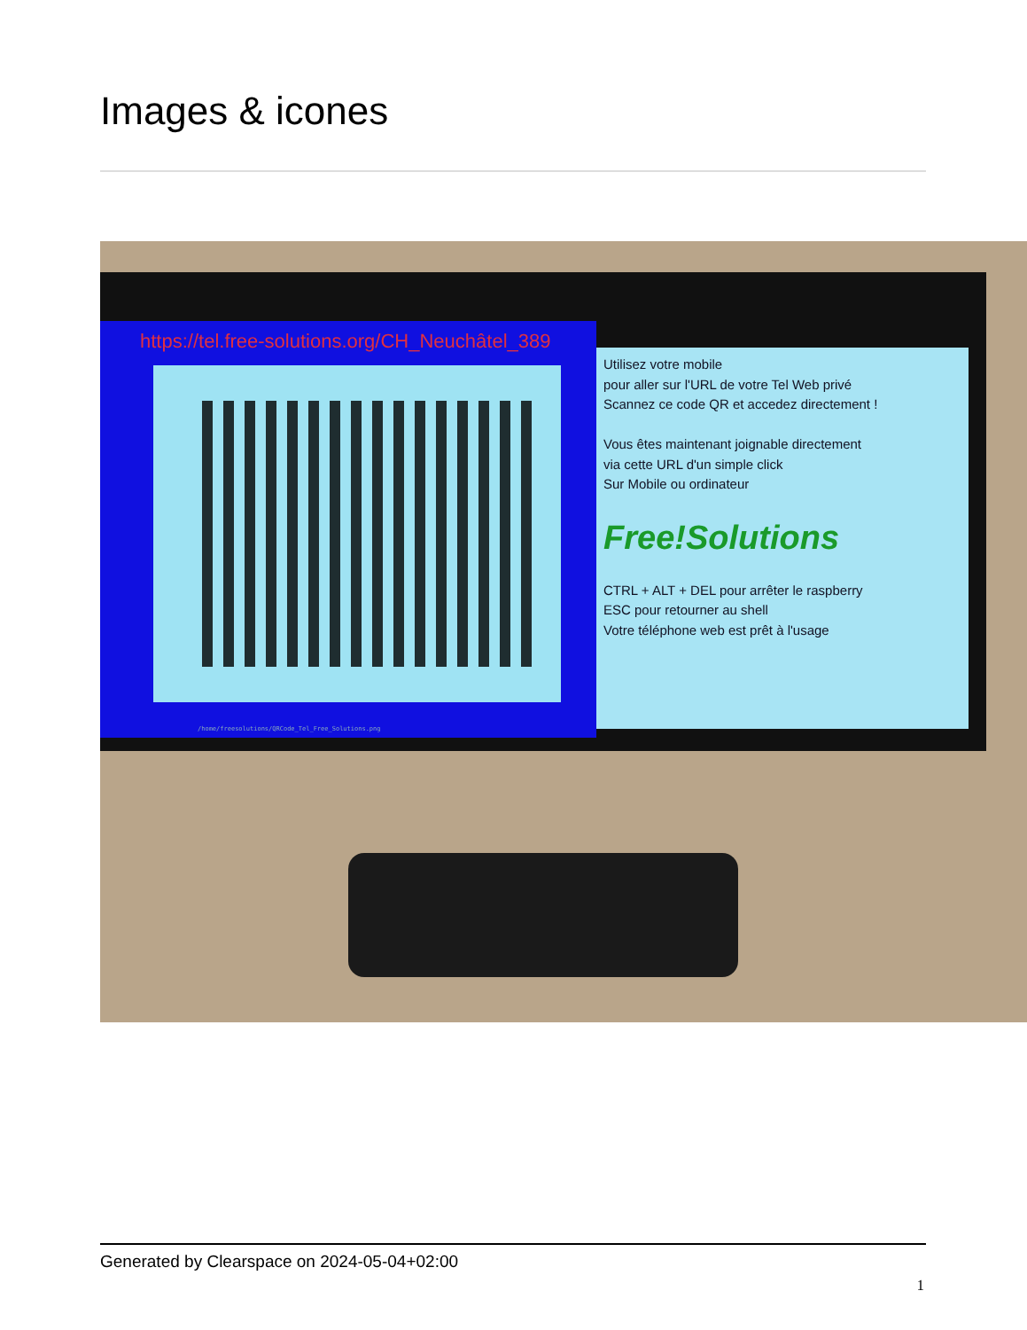Images & icones
https://tel.free-solutions.org/CH_Neuchâtel_389
/home/freesolutions/QRCode_Tel_Free_Solutions.png
Utilisez votre mobile
pour aller sur l'URL de votre Tel Web privé
Scannez ce code QR et accedez directement !
Vous êtes maintenant joignable directement
via cette URL d'un simple click
Sur Mobile ou ordinateur
Free!Solutions
CTRL + ALT + DEL pour arrêter le raspberry
ESC pour retourner au shell
Votre téléphone web est prêt à l'usage
Generated by Clearspace on 2024-05-04+02:00
1